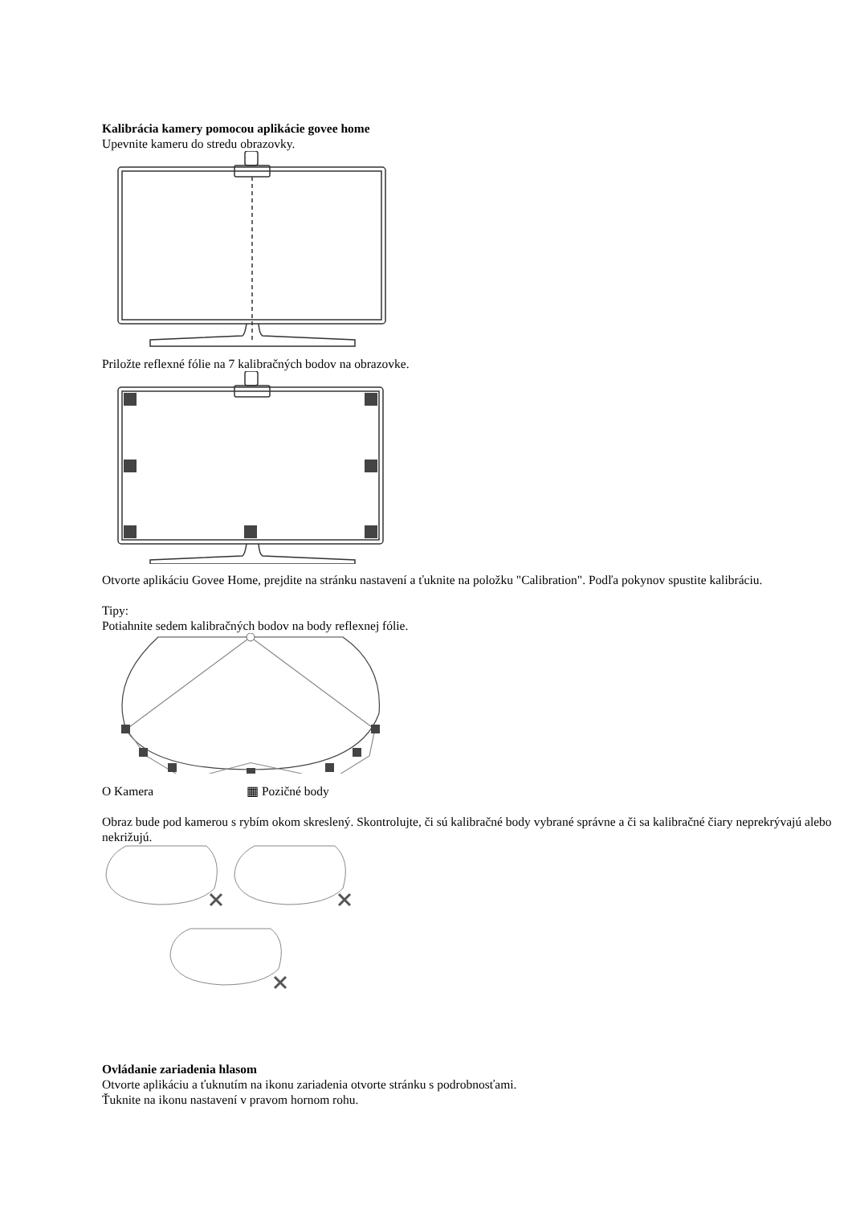Kalibrácia kamery pomocou aplikácie govee home
Upevnite kameru do stredu obrazovky.
Priložte reflexné fólie na 7 kalibračných bodov na obrazovke.
Otvorte aplikáciu Govee Home, prejdite na stránku nastavení a ťuknite na položku "Calibration". Podľa pokynov spustite kalibráciu.
Tipy:
Potiahnite sedem kalibračných bodov na body reflexnej fólie.
O Kamera ▦ Pozičné body
Obraz bude pod kamerou s rybím okom skreslený. Skontrolujte, či sú kalibračné body vybrané správne a či sa kalibračné čiary neprekrývajú alebo nekrižujú.
Ovládanie zariadenia hlasom
Otvorte aplikáciu a ťuknutím na ikonu zariadenia otvorte stránku s podrobnosťami.
Ťuknite na ikonu nastavení v pravom hornom rohu.